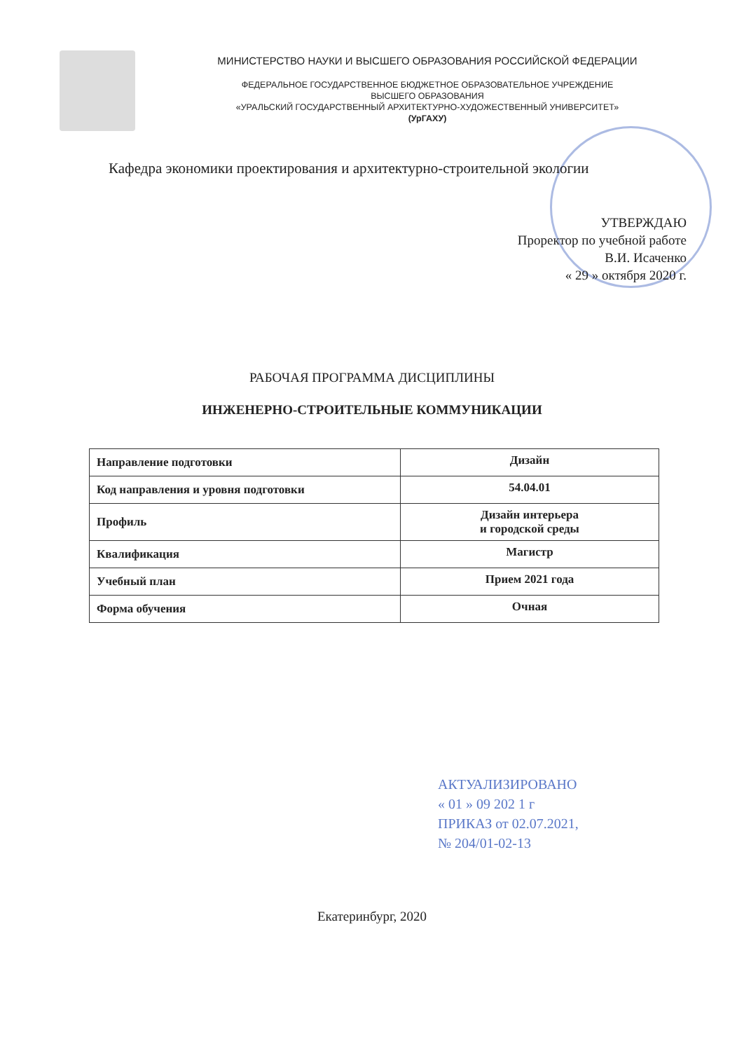МИНИСТЕРСТВО НАУКИ И ВЫСШЕГО ОБРАЗОВАНИЯ РОССИЙСКОЙ ФЕДЕРАЦИИ
ФЕДЕРАЛЬНОЕ ГОСУДАРСТВЕННОЕ БЮДЖЕТНОЕ ОБРАЗОВАТЕЛЬНОЕ УЧРЕЖДЕНИЕ
ВЫСШЕГО ОБРАЗОВАНИЯ
«УРАЛЬСКИЙ ГОСУДАРСТВЕННЫЙ АРХИТЕКТУРНО-ХУДОЖЕСТВЕННЫЙ УНИВЕРСИТЕТ»
(УрГАХУ)
Кафедра экономики проектирования и архитектурно-строительной экологии
УТВЕРЖДАЮ
Проректор по учебной работе
В.И. Исаченко
« 29 » октября 2020 г.
РАБОЧАЯ ПРОГРАММА ДИСЦИПЛИНЫ
ИНЖЕНЕРНО-СТРОИТЕЛЬНЫЕ КОММУНИКАЦИИ
| Направление подготовки | Дизайн |
| Код направления и уровня подготовки | 54.04.01 |
| Профиль | Дизайн интерьера и городской среды |
| Квалификация | Магистр |
| Учебный план | Прием 2021 года |
| Форма обучения | Очная |
АКТУАЛИЗИРОВАНО
« 01 » 09 202 1 г
ПРИКАЗ от 02.07.2021,
№ 204/01-02-13
Екатеринбург, 2020